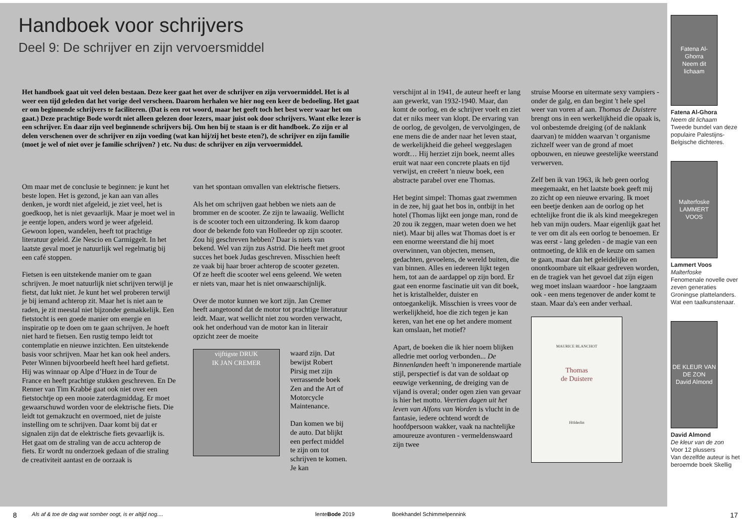Handboek voor schrijvers
Deel 9: De schrijver en zijn vervoersmiddel
Het handboek gaat uit veel delen bestaan. Deze keer gaat het over de schrijver en zijn vervoermiddel. Het is al weer een tijd geleden dat het vorige deel verscheen. Daarom herhalen we hier nog een keer de bedoeling. Het gaat er om beginnende schrijvers te faciliteren. (Dat is een rot woord, maar het geeft toch het best weer waar het om gaat.) Deze prachtige Bode wordt niet alleen gelezen door lezers, maar juist ook door schrijvers. Want elke lezer is een schrijver. En daar zijn veel beginnende schrijvers bij. Om hen bij te staan is er dit handboek. Zo zijn er al delen verschenen over de schrijver en zijn voeding (wat kan hij/zij het beste eten?), de schrijver en zijn familie (moet je wel of niet over je familie schrijven? ) etc. Nu dus: de schrijver en zijn vervoermiddel.
Om maar met de conclusie te beginnen: je kunt het beste lopen. Het is gezond, je kan aan van alles denken, je wordt niet afgeleid, je ziet veel, het is goedkoop, het is niet gevaarlijk. Maar je moet wel in je eentje lopen, anders word je weer afgeleid. Gewoon lopen, wandelen, heeft tot prachtige literatuur geleid. Zie Nescio en Carmiggelt. In het laatste geval moet je natuurlijk wel regelmatig bij een café stoppen.
Fietsen is een uitstekende manier om te gaan schrijven. Je moet natuurlijk niet schrijven terwijl je fietst, dat lukt niet. Je kunt het wel proberen terwijl je bij iemand achterop zit. Maar het is niet aan te raden, je zit meestal niet bijzonder gemakkelijk. Een fietstocht is een goede manier om energie en inspiratie op te doen om te gaan schrijven. Je hoeft niet hard te fietsen. Een rustig tempo leidt tot contemplatie en nieuwe inzichten. Een uitstekende basis voor schrijven. Maar het kan ook heel anders. Peter Winnen bijvoorbeeld heeft heel hard gefietst. Hij was winnaar op Alpe d’Huez in de Tour de France en heeft prachtige stukken geschreven. En De Renner van Tim Krabbé gaat ook niet over een fietstochtje op een mooie zaterdagmiddag. Er moet gewaarschuwd worden voor de elektrische fiets. Die leidt tot gemakzucht en overmoed, niet de juiste instelling om te schrijven. Daar komt bij dat er signalen zijn dat de elektrische fiets gevaarlijk is. Het gaat om de straling van de accu achterop de fiets. Er wordt nu onderzoek gedaan of die straling de creativiteit aantast en de oorzaak is
van het spontaan omvallen van elektrische fietsers.
Als het om schrijven gaat hebben we niets aan de brommer en de scooter. Ze zijn te lawaaiig. Wellicht is de scooter toch een uitzondering. Ik kom daarop door de bekende foto van Holleeder op zijn scooter. Zou hij geschreven hebben? Daar is niets van bekend. Wel van zijn zus Astrid. Die heeft met groot succes het boek Judas geschreven. Misschien heeft ze vaak bij haar broer achterop de scooter gezeten. Of ze heeft die scooter wel eens geleend. We weten er niets van, maar het is niet onwaarschijnlijk.
Over de motor kunnen we kort zijn. Jan Cremer heeft aangetoond dat de motor tot prachtige literatuur leidt. Maar, wat wellicht niet zou worden verwacht, ook het onderhoud van de motor kan in literair opzicht zeer de moeite
vijftigste DRUK
IK JAN CREMER
waard zijn. Dat bewijst Robert Pirsig met zijn verrassende boek Zen and the Art of Motorcycle Maintenance.
Dan komen we bij de auto. Dat blijkt een perfect middel te zijn om tot schrijven te komen. Je kan
verschijnt al in 1941, de auteur heeft er lang aan gewerkt, van 1932-1940. Maar, dan komt de oorlog, en de schrijver voelt en ziet dat er niks meer van klopt. De ervaring van de oorlog, de gevolgen, de vervolgingen, de ene mens die de ander naar het leven staat, de werkelijkheid die geheel weggeslagen wordt… Hij herziet zijn boek, neemt alles eruit wat naar een concrete plaats en tijd verwijst, en creëert 'n nieuw boek, een abstracte parabel over ene Thomas.
Het begint simpel: Thomas gaat zwemmen in de zee, hij gaat het bos in, ontbijt in het hotel (Thomas lijkt een jonge man, rond de 20 zou ik zeggen, maar weten doen we het niet). Maar bij alles wat Thomas doet is er een enorme weerstand die hij moet overwinnen, van objecten, mensen, gedachten, gevoelens, de wereld buiten, die van binnen. Alles en iedereen lijkt tegen hem, tot aan de aardappel op zijn bord. Er gaat een enorme fascinatie uit van dit boek, het is kristalhelder, duister en ontoegankelijk. Misschien is vrees voor de werkelijkheid, hoe die zich tegen je kan keren, van het ene op het andere moment kan omslaan, het motief?
Apart, de boeken die ik hier noem blijken alledrie met oorlog verbonden... De Binnenlanden heeft 'n imponerende martiale stijl, perspectief is dat van de soldaat op eeuwige verkenning, de dreiging van de vijand is overal; onder ogen zien van gevaar is hier het motto. Veertien dagen uit het leven van Alfons van Worden is vlucht in de fantasie, iedere ochtend wordt de hoofdpersoon wakker, vaak na nachtelijke amoureuze avonturen - vermeldenswaard zijn twee
struise Moorse en uitermate sexy vampiers - onder de galg, en dan begint 't hele spel weer van voren af aan. Thomas de Duistere brengt ons in een werkelijkheid die opaak is, vol onbestemde dreiging (of de naklank daarvan) te midden waarvan 't organisme zichzelf weer van de grond af moet opbouwen, en nieuwe geestelijke weerstand verwerven.
Zelf ben ik van 1963, ik heb geen oorlog meegemaakt, en het laatste boek geeft mij zo zicht op een nieuwe ervaring. Ik moet een beetje denken aan de oorlog op het echtelijke front die ik als kind meegekregen heb van mijn ouders. Maar eigenlijk gaat het te ver om dit als een oorlog te benoemen. Er was eerst - lang geleden - de magie van een ontmoeting, de klik en de keuze om samen te gaan, maar dan het geleidelijke en onontkoombare uit elkaar gedreven worden, en de tragiek van het gevoel dat zijn eigen weg moet inslaan waardoor - hoe langzaam ook - een mens tegenover de ander komt te staan. Maar da's een ander verhaal.
MAURICE BLANCHOT
Thomas
de Duistere
Hölderlin
Fatena Al-Ghorra
Neem dit lichaam
Fatena Al-Ghora
Neem dit lichaam
Tweede bundel van deze populaire Palestijns-Belgische dichteres.
Malterfoske
LAMMERT VOOS
Lammert Voos
Malterfoske
Fenomenale novelle over zeven generaties Groningse plattelanders. Wat een taalkunstenaar.
DE KLEUR VAN DE ZON
David Almond
David Almond
De kleur van de zon
Voor 12 plussers
Van dezelfde auteur is het beroemde boek Skellig
8 Als af & toe de dag wat somber oogt, is er altijd nog.... lenteBode 2019 Boekhandel Schimmelpennink 17